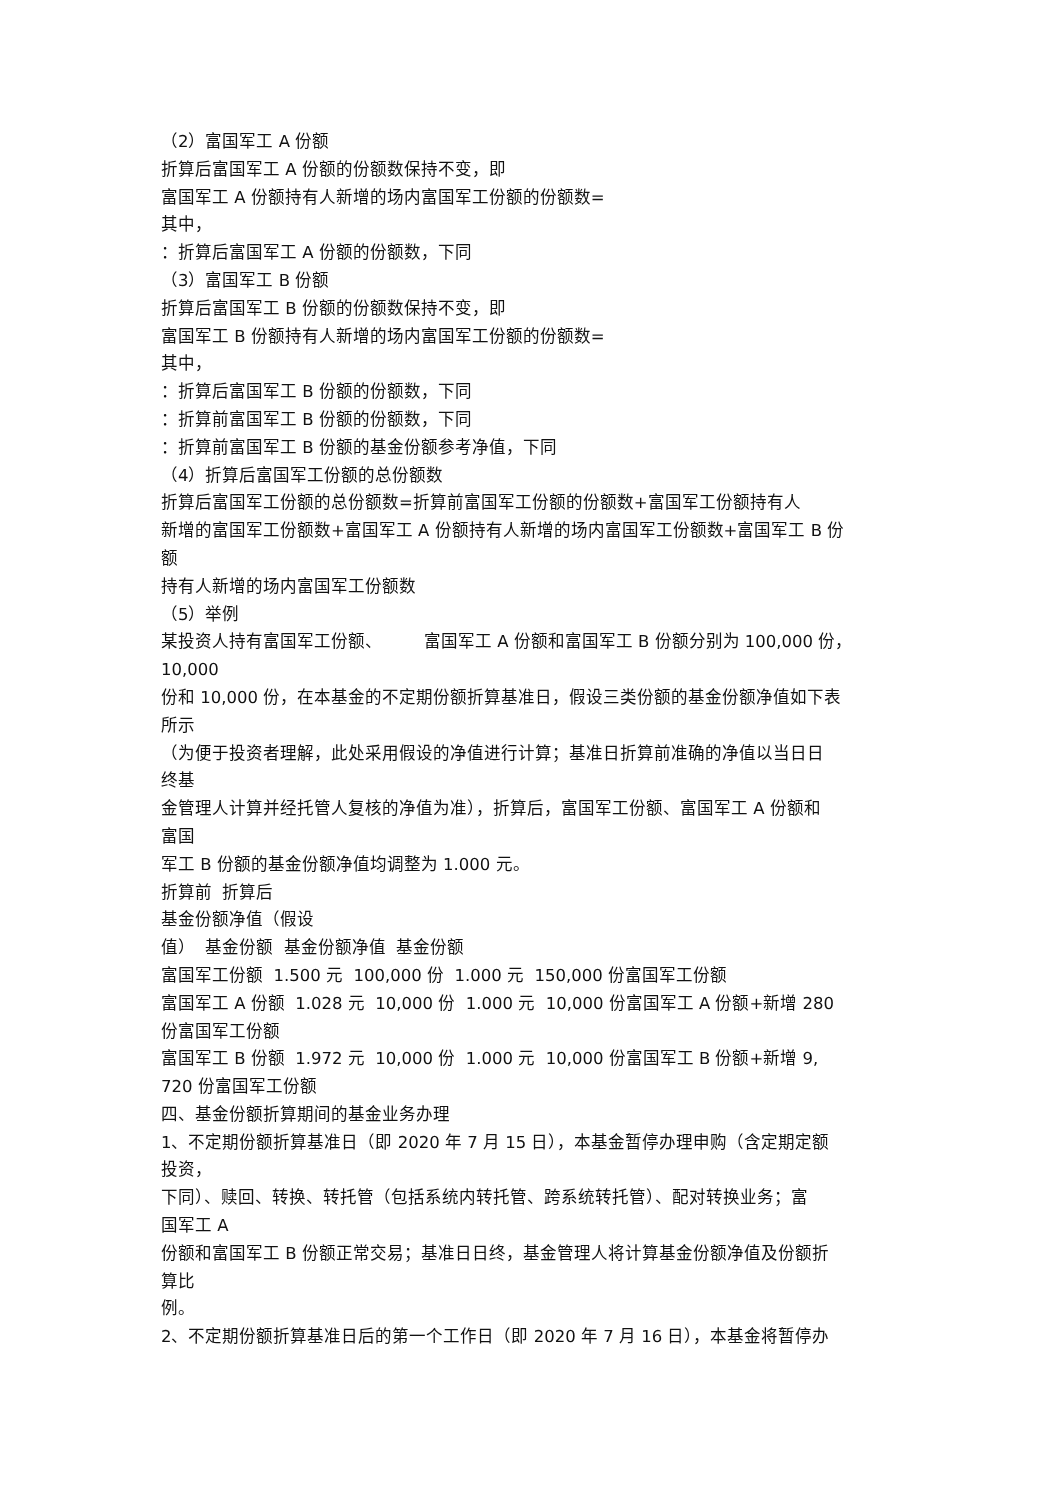（2）富国军工 A 份额
折算后富国军工 A 份额的份额数保持不变，即
富国军工 A 份额持有人新增的场内富国军工份额的份额数=
其中，
：折算后富国军工 A 份额的份额数，下同
（3）富国军工 B 份额
折算后富国军工 B 份额的份额数保持不变，即
富国军工 B 份额持有人新增的场内富国军工份额的份额数=
其中，
：折算后富国军工 B 份额的份额数，下同
：折算前富国军工 B 份额的份额数，下同
：折算前富国军工 B 份额的基金份额参考净值，下同
（4）折算后富国军工份额的总份额数
折算后富国军工份额的总份额数=折算前富国军工份额的份额数+富国军工份额持有人
新增的富国军工份额数+富国军工 A 份额持有人新增的场内富国军工份额数+富国军工 B 份
额
持有人新增的场内富国军工份额数
（5）举例
某投资人持有富国军工份额、 富国军工 A 份额和富国军工 B 份额分别为 100,000 份，
10,000
份和 10,000 份，在本基金的不定期份额折算基准日，假设三类份额的基金份额净值如下表
所示
（为便于投资者理解，此处采用假设的净值进行计算；基准日折算前准确的净值以当日日
终基
金管理人计算并经托管人复核的净值为准），折算后，富国军工份额、富国军工 A 份额和
富国
军工 B 份额的基金份额净值均调整为 1.000 元。
折算前 折算后
基金份额净值（假设
值） 基金份额 基金份额净值 基金份额
富国军工份额 1.500 元 100,000 份 1.000 元 150,000 份富国军工份额
富国军工 A 份额 1.028 元 10,000 份 1.000 元 10,000 份富国军工 A 份额+新增 280
份富国军工份额
富国军工 B 份额 1.972 元 10,000 份 1.000 元 10,000 份富国军工 B 份额+新增 9,
720 份富国军工份额
四、基金份额折算期间的基金业务办理
1、不定期份额折算基准日（即 2020 年 7 月 15 日），本基金暂停办理申购（含定期定额
投资，
下同）、赎回、转换、转托管（包括系统内转托管、跨系统转托管）、配对转换业务；富
国军工 A
份额和富国军工 B 份额正常交易；基准日日终，基金管理人将计算基金份额净值及份额折
算比
例。
2、不定期份额折算基准日后的第一个工作日（即 2020 年 7 月 16 日），本基金将暂停办